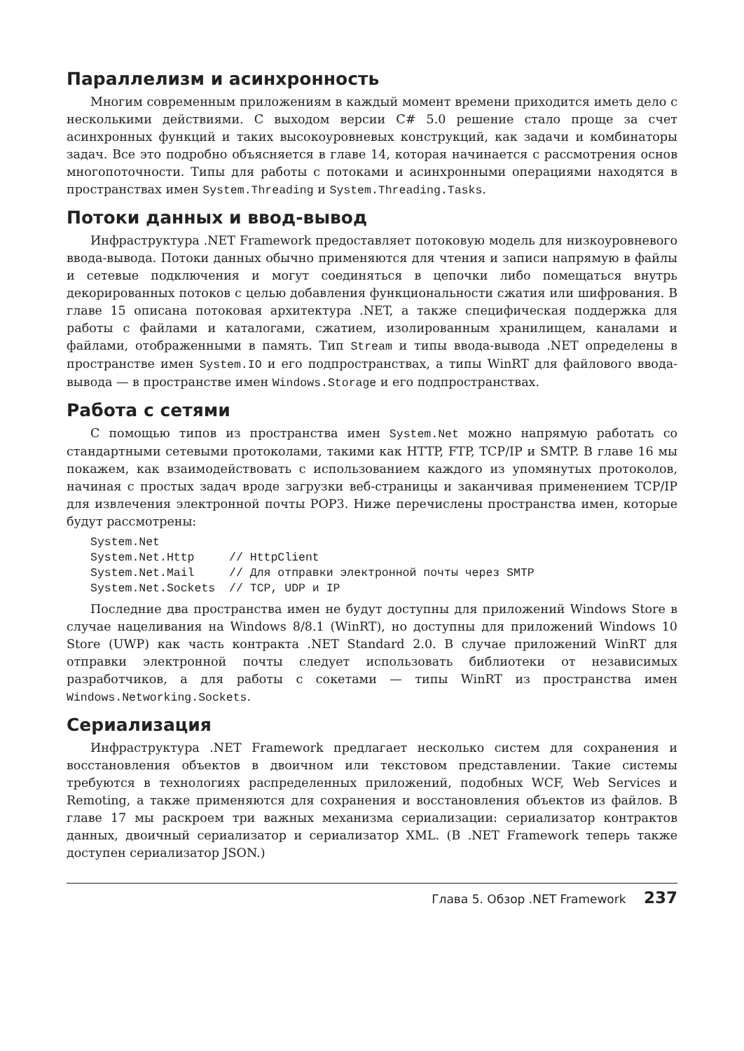Параллелизм и асинхронность
Многим современным приложениям в каждый момент времени приходится иметь дело с несколькими действиями. С выходом версии C# 5.0 решение стало проще за счет асинхронных функций и таких высокоуровневых конструкций, как задачи и комбинаторы задач. Все это подробно объясняется в главе 14, которая начинается с рассмотрения основ многопоточности. Типы для работы с потоками и асинхронными операциями находятся в пространствах имен System.Threading и System.Threading.Tasks.
Потоки данных и ввод-вывод
Инфраструктура .NET Framework предоставляет потоковую модель для низкоуровневого ввода-вывода. Потоки данных обычно применяются для чтения и записи напрямую в файлы и сетевые подключения и могут соединяться в цепочки либо помещаться внутрь декорированных потоков с целью добавления функциональности сжатия или шифрования. В главе 15 описана потоковая архитектура .NET, а также специфическая поддержка для работы с файлами и каталогами, сжатием, изолированным хранилищем, каналами и файлами, отображенными в память. Тип Stream и типы ввода-вывода .NET определены в пространстве имен System.IO и его подпространствах, а типы WinRT для файлового ввода-вывода — в пространстве имен Windows.Storage и его подпространствах.
Работа с сетями
С помощью типов из пространства имен System.Net можно напрямую работать со стандартными сетевыми протоколами, такими как HTTP, FTP, TCP/IP и SMTP. В главе 16 мы покажем, как взаимодействовать с использованием каждого из упомянутых протоколов, начиная с простых задач вроде загрузки веб-страницы и заканчивая применением TCP/IP для извлечения электронной почты POP3. Ниже перечислены пространства имен, которые будут рассмотрены:
System.Net
System.Net.Http     // HttpClient
System.Net.Mail     // Для отправки электронной почты через SMTP
System.Net.Sockets  // TCP, UDP и IP
Последние два пространства имен не будут доступны для приложений Windows Store в случае нацеливания на Windows 8/8.1 (WinRT), но доступны для приложений Windows 10 Store (UWP) как часть контракта .NET Standard 2.0. В случае приложений WinRT для отправки электронной почты следует использовать библиотеки от независимых разработчиков, а для работы с сокетами — типы WinRT из пространства имен Windows.Networking.Sockets.
Сериализация
Инфраструктура .NET Framework предлагает несколько систем для сохранения и восстановления объектов в двоичном или текстовом представлении. Такие системы требуются в технологиях распределенных приложений, подобных WCF, Web Services и Remoting, а также применяются для сохранения и восстановления объектов из файлов. В главе 17 мы раскроем три важных механизма сериализации: сериализатор контрактов данных, двоичный сериализатор и сериализатор XML. (В .NET Framework теперь также доступен сериализатор JSON.)
Глава 5. Обзор .NET Framework 237